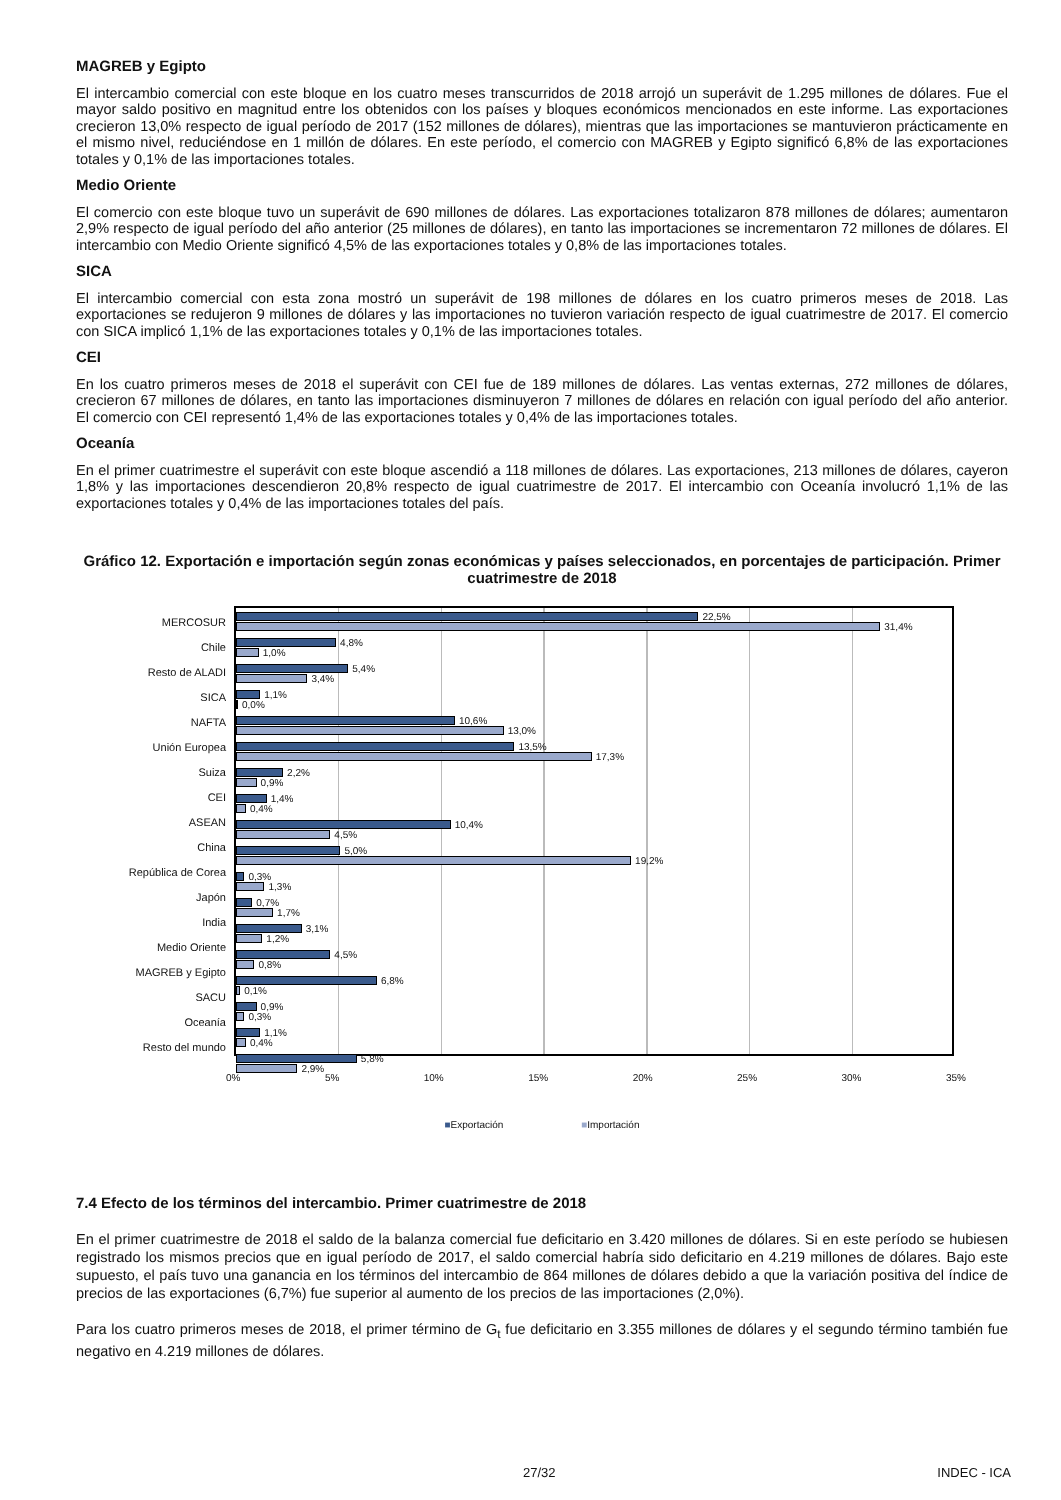MAGREB y Egipto
El intercambio comercial con este bloque en los cuatro meses transcurridos de 2018 arrojó un superávit de 1.295 millones de dólares. Fue el mayor saldo positivo en magnitud entre los obtenidos con los países y bloques económicos mencionados en este informe. Las exportaciones crecieron 13,0% respecto de igual período de 2017 (152 millones de dólares), mientras que las importaciones se mantuvieron prácticamente en el mismo nivel, reduciéndose en 1 millón de dólares. En este período, el comercio con MAGREB y Egipto significó 6,8% de las exportaciones totales y 0,1% de las importaciones totales.
Medio Oriente
El comercio con este bloque tuvo un superávit de 690 millones de dólares. Las exportaciones totalizaron 878 millones de dólares; aumentaron 2,9% respecto de igual período del año anterior (25 millones de dólares), en tanto las importaciones se incrementaron 72 millones de dólares. El intercambio con Medio Oriente significó 4,5% de las exportaciones totales y 0,8% de las importaciones totales.
SICA
El intercambio comercial con esta zona mostró un superávit de 198 millones de dólares en los cuatro primeros meses de 2018. Las exportaciones se redujeron 9 millones de dólares y las importaciones no tuvieron variación respecto de igual cuatrimestre de 2017. El comercio con SICA implicó 1,1% de las exportaciones totales y 0,1% de las importaciones totales.
CEI
En los cuatro primeros meses de 2018 el superávit con CEI fue de 189 millones de dólares. Las ventas externas, 272 millones de dólares, crecieron 67 millones de dólares, en tanto las importaciones disminuyeron 7 millones de dólares en relación con igual período del año anterior. El comercio con CEI representó 1,4% de las exportaciones totales y 0,4% de las importaciones totales.
Oceanía
En el primer cuatrimestre el superávit con este bloque ascendió a 118 millones de dólares. Las exportaciones, 213 millones de dólares, cayeron 1,8% y las importaciones descendieron 20,8% respecto de igual cuatrimestre de 2017. El intercambio con Oceanía involucró 1,1% de las exportaciones totales y 0,4% de las importaciones totales del país.
Gráfico 12. Exportación e importación según zonas económicas y países seleccionados, en porcentajes de participación. Primer cuatrimestre de 2018
MERCOSUR
Chile
Resto de ALADI
SICA
NAFTA
Unión Europea
Suiza
CEI
ASEAN
China
República de Corea
Japón
India
Medio Oriente
MAGREB y Egipto
SACU
Oceanía
Resto del mundo
22,5%
31,4%
4,8%
1,0%
5,4%
3,4%
1,1%
0,0%
10,6%
13,0%
13,5%
17,3%
2,2%
0,9%
1,4%
0,4%
10,4%
4,5%
5,0%
19,2%
0,3%
1,3%
0,7%
1,7%
3,1%
1,2%
4,5%
0,8%
6,8%
0,1%
0,9%
0,3%
1,1%
0,4%
5,8%
2,9%
0% 5% 10% 15% 20% 25% 30% 35%
■Exportación ■Importación
7.4 Efecto de los términos del intercambio. Primer cuatrimestre de 2018
En el primer cuatrimestre de 2018 el saldo de la balanza comercial fue deficitario en 3.420 millones de dólares. Si en este período se hubiesen registrado los mismos precios que en igual período de 2017, el saldo comercial habría sido deficitario en 4.219 millones de dólares. Bajo este supuesto, el país tuvo una ganancia en los términos del intercambio de 864 millones de dólares debido a que la variación positiva del índice de precios de las exportaciones (6,7%) fue superior al aumento de los precios de las importaciones (2,0%).
Para los cuatro primeros meses de 2018, el primer término de G<sub>t</sub> fue deficitario en 3.355 millones de dólares y el segundo término también fue negativo en 4.219 millones de dólares.
27/32 INDEC - ICA